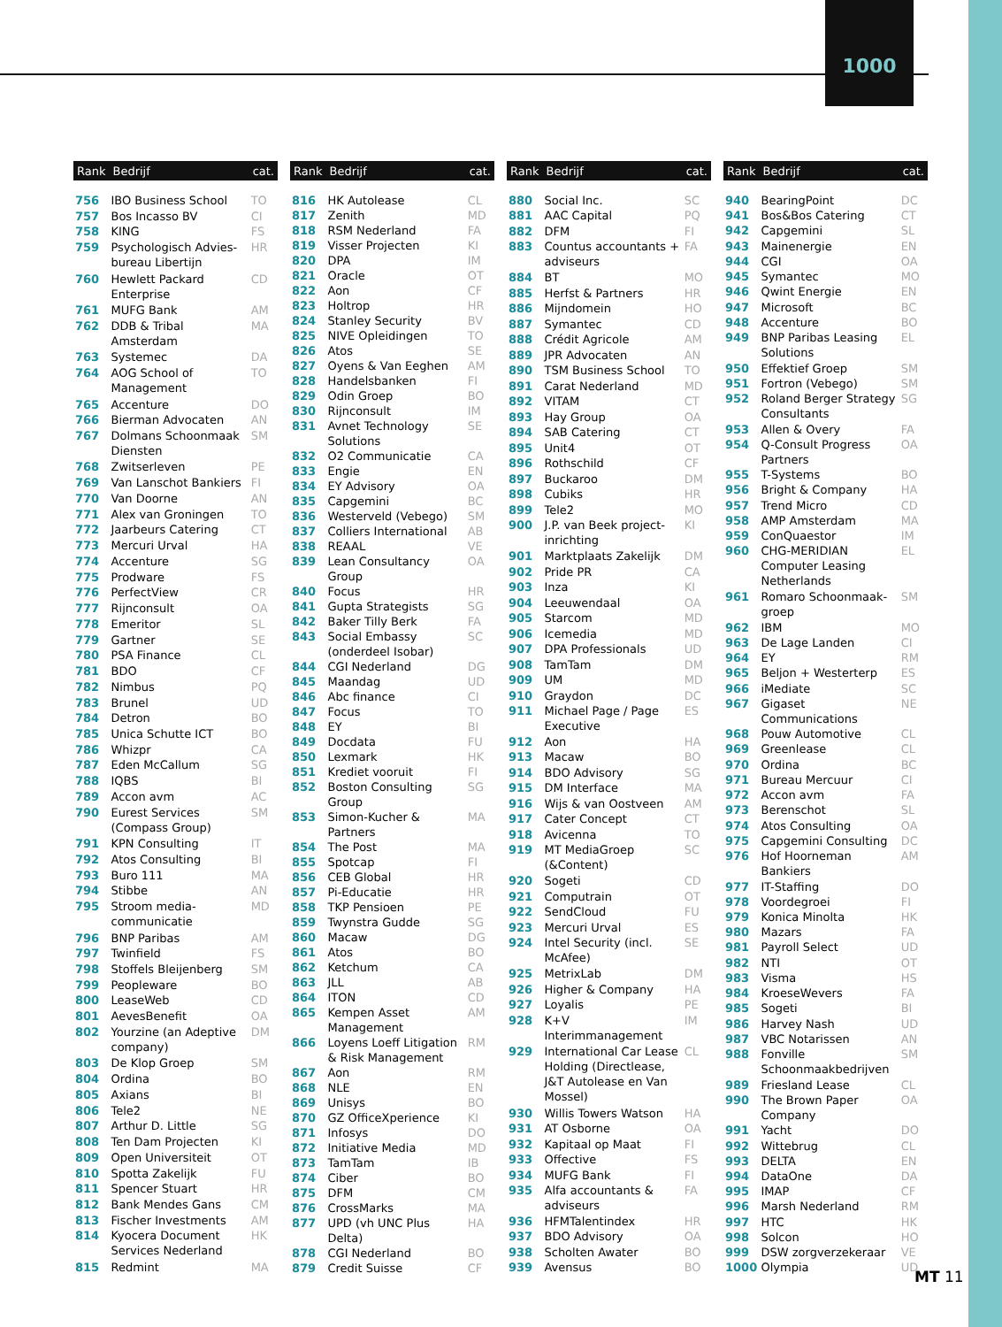1000
| Rank | Bedrijf | cat. |
| --- | --- | --- |
| 756 | IBO Business School | TO |
| 757 | Bos Incasso BV | CI |
| 758 | KING | FS |
| 759 | Psychologisch Advies-bureau Libertijn | HR |
| 760 | Hewlett Packard Enterprise | CD |
| 761 | MUFG Bank | AM |
| 762 | DDB & Tribal Amsterdam | MA |
| 763 | Systemec | DA |
| 764 | AOG School of Management | TO |
| 765 | Accenture | DO |
| 766 | Bierman Advocaten | AN |
| 767 | Dolmans Schoonmaak Diensten | SM |
| 768 | Zwitserleven | PE |
| 769 | Van Lanschot Bankiers | FI |
| 770 | Van Doorne | AN |
| 771 | Alex van Groningen | TO |
| 772 | Jaarbeurs Catering | CT |
| 773 | Mercuri Urval | HA |
| 774 | Accenture | SG |
| 775 | Prodware | FS |
| 776 | PerfectView | CR |
| 777 | Rijnconsult | OA |
| 778 | Emeritor | SL |
| 779 | Gartner | SE |
| 780 | PSA Finance | CL |
| 781 | BDO | CF |
| 782 | Nimbus | PQ |
| 783 | Brunel | UD |
| 784 | Detron | BO |
| 785 | Unica Schutte ICT | BO |
| 786 | Whizpr | CA |
| 787 | Eden McCallum | SG |
| 788 | IQBS | BI |
| 789 | Accon avm | AC |
| 790 | Eurest Services (Compass Group) | SM |
| 791 | KPN Consulting | IT |
| 792 | Atos Consulting | BI |
| 793 | Buro 111 | MA |
| 794 | Stibbe | AN |
| 795 | Stroom media-communicatie | MD |
| 796 | BNP Paribas | AM |
| 797 | Twinfield | FS |
| 798 | Stoffels Bleijenberg | SM |
| 799 | Peopleware | BO |
| 800 | LeaseWeb | CD |
| 801 | AevesBenefit | OA |
| 802 | Yourzine (an Adeptive company) | DM |
| 803 | De Klop Groep | SM |
| 804 | Ordina | BO |
| 805 | Axians | BI |
| 806 | Tele2 | NE |
| 807 | Arthur D. Little | SG |
| 808 | Ten Dam Projecten | KI |
| 809 | Open Universiteit | OT |
| 810 | Spotta Zakelijk | FU |
| 811 | Spencer Stuart | HR |
| 812 | Bank Mendes Gans | CM |
| 813 | Fischer Investments | AM |
| 814 | Kyocera Document Services Nederland | HK |
| 815 | Redmint | MA |
| Rank | Bedrijf | cat. |
| --- | --- | --- |
| 816 | HK Autolease | CL |
| 817 | Zenith | MD |
| 818 | RSM Nederland | FA |
| 819 | Visser Projecten | KI |
| 820 | DPA | IM |
| 821 | Oracle | OT |
| 822 | Aon | CF |
| 823 | Holtrop | HR |
| 824 | Stanley Security | BV |
| 825 | NIVE Opleidingen | TO |
| 826 | Atos | SE |
| 827 | Oyens & Van Eeghen | AM |
| 828 | Handelsbanken | FI |
| 829 | Odin Groep | BO |
| 830 | Rijnconsult | IM |
| 831 | Avnet Technology Solutions | SE |
| 832 | O2 Communicatie | CA |
| 833 | Engie | EN |
| 834 | EY Advisory | OA |
| 835 | Capgemini | BC |
| 836 | Westerveld (Vebego) | SM |
| 837 | Colliers International | AB |
| 838 | REAAL | VE |
| 839 | Lean Consultancy Group | OA |
| 840 | Focus | HR |
| 841 | Gupta Strategists | SG |
| 842 | Baker Tilly Berk | FA |
| 843 | Social Embassy (onderdeel Isobar) | SC |
| 844 | CGI Nederland | DG |
| 845 | Maandag | UD |
| 846 | Abc finance | CI |
| 847 | Focus | TO |
| 848 | EY | BI |
| 849 | Docdata | FU |
| 850 | Lexmark | HK |
| 851 | Krediet vooruit | FI |
| 852 | Boston Consulting Group | SG |
| 853 | Simon-Kucher & Partners | MA |
| 854 | The Post | MA |
| 855 | Spotcap | FI |
| 856 | CEB Global | HR |
| 857 | Pi-Educatie | HR |
| 858 | TKP Pensioen | PE |
| 859 | Twynstra Gudde | SG |
| 860 | Macaw | DG |
| 861 | Atos | BO |
| 862 | Ketchum | CA |
| 863 | JLL | AB |
| 864 | ITON | CD |
| 865 | Kempen Asset Management | AM |
| 866 | Loyens Loeff Litigation & Risk Management | RM |
| 867 | Aon | RM |
| 868 | NLE | EN |
| 869 | Unisys | BO |
| 870 | GZ OfficeXperience | KI |
| 871 | Infosys | DO |
| 872 | Initiative Media | MD |
| 873 | TamTam | IB |
| 874 | Ciber | BO |
| 875 | DFM | CM |
| 876 | CrossMarks | MA |
| 877 | UPD (vh UNC Plus Delta) | HA |
| 878 | CGI Nederland | BO |
| 879 | Credit Suisse | CF |
| Rank | Bedrijf | cat. |
| --- | --- | --- |
| 880 | Social Inc. | SC |
| 881 | AAC Capital | PQ |
| 882 | DFM | FI |
| 883 | Countus accountants + adviseurs | FA |
| 884 | BT | MO |
| 885 | Herfst & Partners | HR |
| 886 | Mijndomein | HO |
| 887 | Symantec | CD |
| 888 | Crédit Agricole | AM |
| 889 | JPR Advocaten | AN |
| 890 | TSM Business School | TO |
| 891 | Carat Nederland | MD |
| 892 | VITAM | CT |
| 893 | Hay Group | OA |
| 894 | SAB Catering | CT |
| 895 | Unit4 | OT |
| 896 | Rothschild | CF |
| 897 | Buckaroo | DM |
| 898 | Cubiks | HR |
| 899 | Tele2 | MO |
| 900 | J.P. van Beek project-inrichting | KI |
| 901 | Marktplaats Zakelijk | DM |
| 902 | Pride PR | CA |
| 903 | Inza | KI |
| 904 | Leeuwendaal | OA |
| 905 | Starcom | MD |
| 906 | Icemedia | MD |
| 907 | DPA Professionals | UD |
| 908 | TamTam | DM |
| 909 | UM | MD |
| 910 | Graydon | DC |
| 911 | Michael Page / Page Executive | ES |
| 912 | Aon | HA |
| 913 | Macaw | BO |
| 914 | BDO Advisory | SG |
| 915 | DM Interface | MA |
| 916 | Wijs & van Oostveen | AM |
| 917 | Cater Concept | CT |
| 918 | Avicenna | TO |
| 919 | MT MediaGroep (&Content) | SC |
| 920 | Sogeti | CD |
| 921 | Computrain | OT |
| 922 | SendCloud | FU |
| 923 | Mercuri Urval | ES |
| 924 | Intel Security (incl. McAfee) | SE |
| 925 | MetrixLab | DM |
| 926 | Higher & Company | HA |
| 927 | Loyalis | PE |
| 928 | K+V Interimmanagement | IM |
| 929 | International Car Lease Holding (Directlease, J&T Autolease en Van Mossel) | CL |
| 930 | Willis Towers Watson | HA |
| 931 | AT Osborne | OA |
| 932 | Kapitaal op Maat | FI |
| 933 | Offective | FS |
| 934 | MUFG Bank | FI |
| 935 | Alfa accountants & adviseurs | FA |
| 936 | HFMTalentindex | HR |
| 937 | BDO Advisory | OA |
| 938 | Scholten Awater | BO |
| 939 | Avensus | BO |
| Rank | Bedrijf | cat. |
| --- | --- | --- |
| 940 | BearingPoint | DC |
| 941 | Bos&Bos Catering | CT |
| 942 | Capgemini | SL |
| 943 | Mainenergie | EN |
| 944 | CGI | OA |
| 945 | Symantec | MO |
| 946 | Qwint Energie | EN |
| 947 | Microsoft | BC |
| 948 | Accenture | BO |
| 949 | BNP Paribas Leasing Solutions | EL |
| 950 | Effektief Groep | SM |
| 951 | Fortron (Vebego) | SM |
| 952 | Roland Berger Strategy Consultants | SG |
| 953 | Allen & Overy | FA |
| 954 | Q-Consult Progress Partners | OA |
| 955 | T-Systems | BO |
| 956 | Bright & Company | HA |
| 957 | Trend Micro | CD |
| 958 | AMP Amsterdam | MA |
| 959 | ConQuaestor | IM |
| 960 | CHG-MERIDIAN Computer Leasing Netherlands | EL |
| 961 | Romaro Schoonmaak-groep | SM |
| 962 | IBM | MO |
| 963 | De Lage Landen | CI |
| 964 | EY | RM |
| 965 | Beljon + Westerterp | ES |
| 966 | iMediate | SC |
| 967 | Gigaset Communications | NE |
| 968 | Pouw Automotive | CL |
| 969 | Greenlease | CL |
| 970 | Ordina | BC |
| 971 | Bureau Mercuur | CI |
| 972 | Accon avm | FA |
| 973 | Berenschot | SL |
| 974 | Atos Consulting | OA |
| 975 | Capgemini Consulting | DC |
| 976 | Hof Hoorneman Bankiers | AM |
| 977 | IT-Staffing | DO |
| 978 | Voordegroei | FI |
| 979 | Konica Minolta | HK |
| 980 | Mazars | FA |
| 981 | Payroll Select | UD |
| 982 | NTI | OT |
| 983 | Visma | HS |
| 984 | KroeseWevers | FA |
| 985 | Sogeti | BI |
| 986 | Harvey Nash | UD |
| 987 | VBC Notarissen | AN |
| 988 | Fonville Schoonmaakbedrijven | SM |
| 989 | Friesland Lease | CL |
| 990 | The Brown Paper Company | OA |
| 991 | Yacht | DO |
| 992 | Wittebrug | CL |
| 993 | DELTA | EN |
| 994 | DataOne | DA |
| 995 | IMAP | CF |
| 996 | Marsh Nederland | RM |
| 997 | HTC | HK |
| 998 | Solcon | HO |
| 999 | DSW zorgverzekeraar | VE |
| 1000 | Olympia | UD |
MT 11